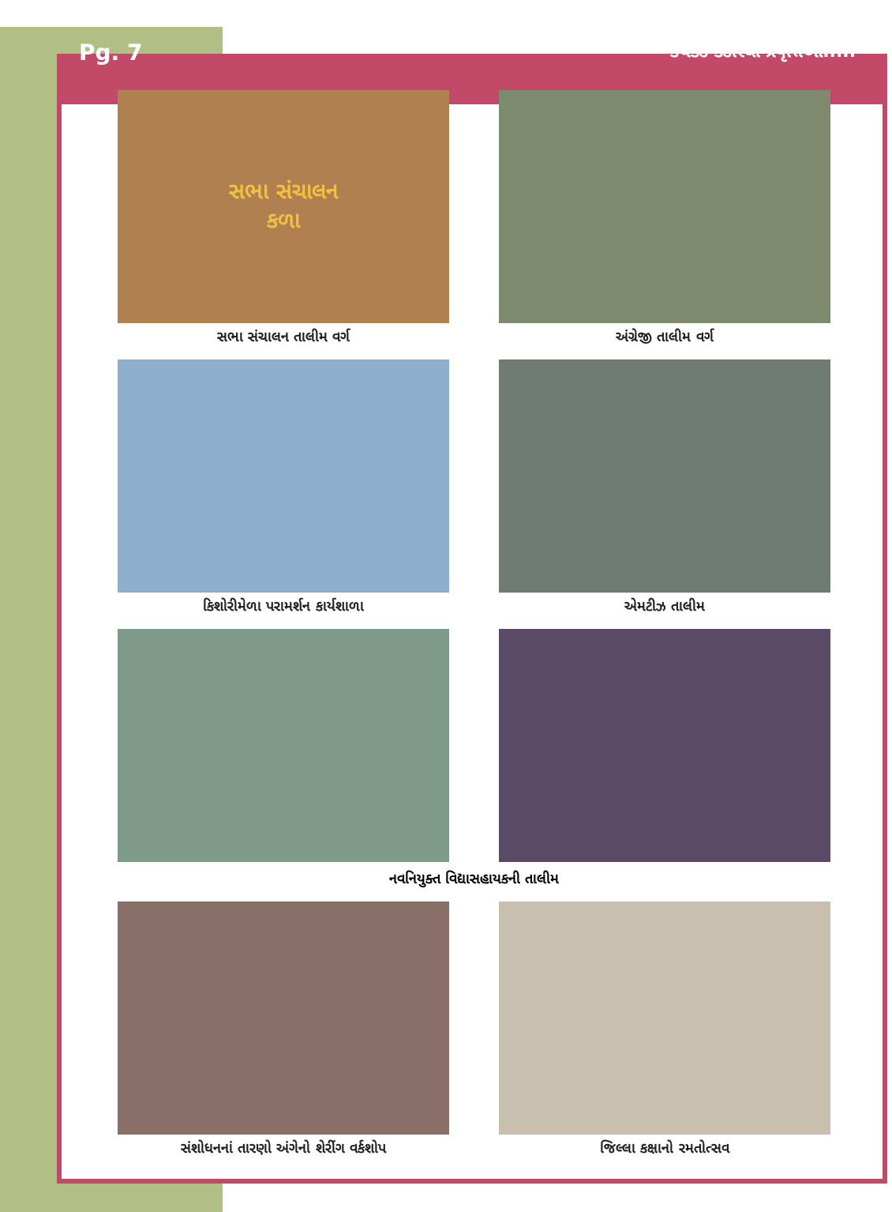Pg. 7
કચકડે કંડારેલી પ્રવૃત્તિઓ.....
સભા સંચાલન
કળા
સભા સંચાલન તાલીમ વર્ગ
અંગ્રેજી તાલીમ વર્ગ
કિશોરીમેળા પરામર્શન કાર્યશાળા
એમટીઝ તાલીમ
નવનિયુક્ત વિદ્યાસહાયકની તાલીમ
સંશોધનનાં તારણો અંગેનો શેરીંગ વર્કશોપ
જિલ્લા કક્ષાનો રમતોત્સવ